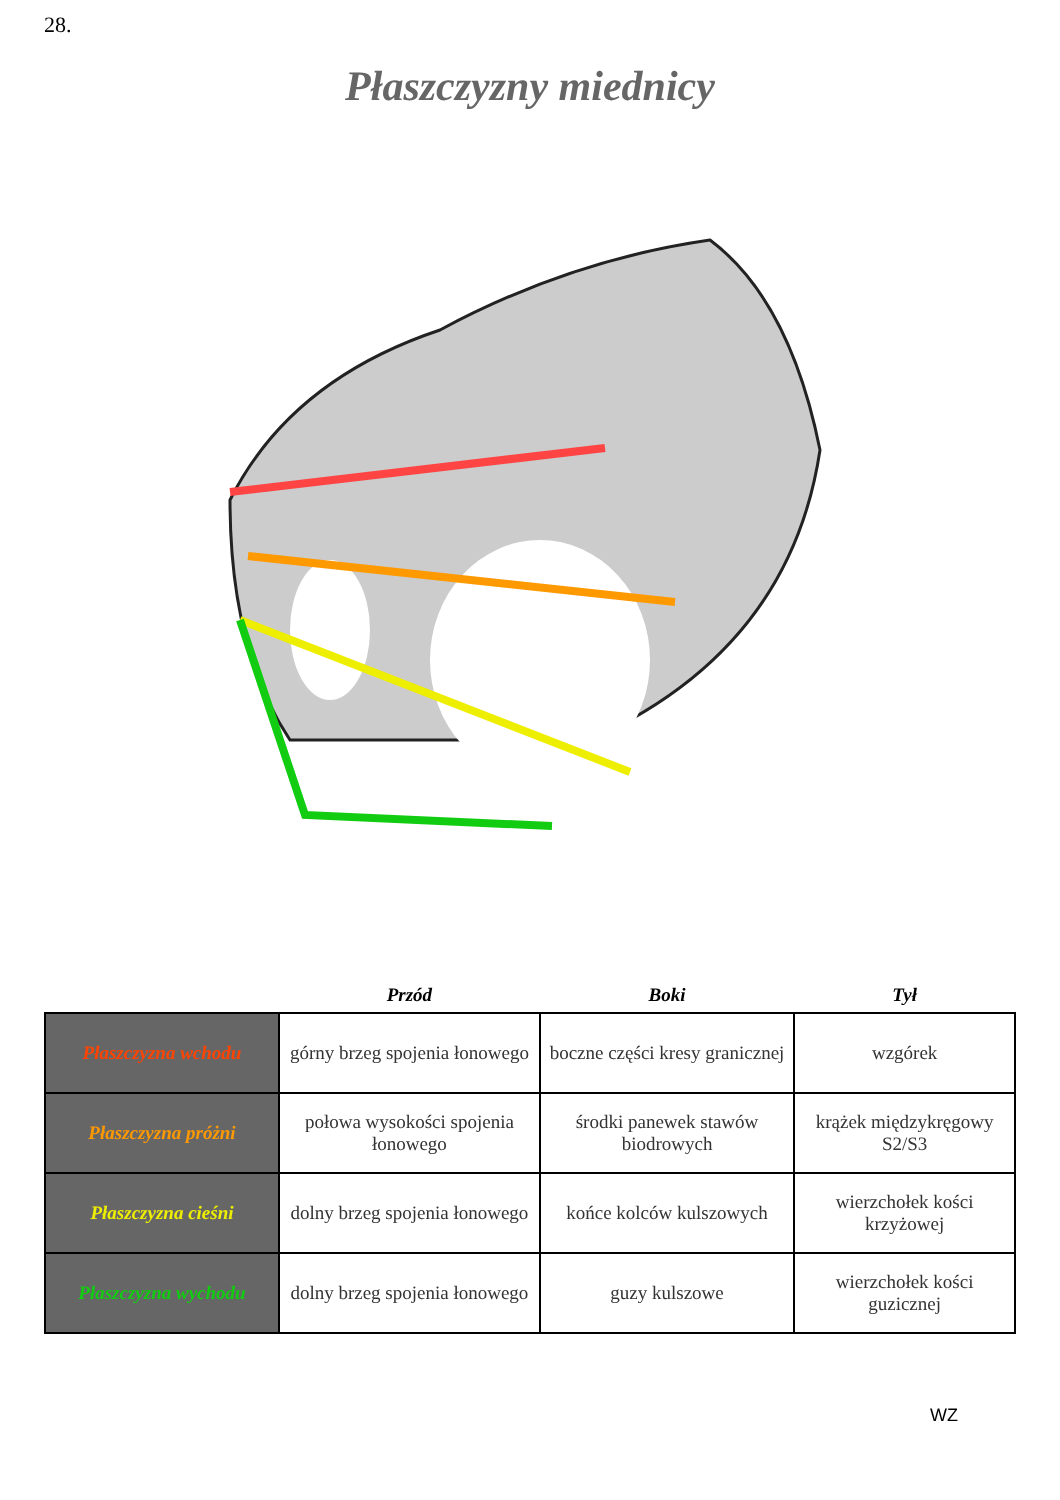28.
Płaszczyzny miednicy
| | Przód | Boki | Tył |
| --- | --- | --- | --- |
| Płaszczyzna wchodu | górny brzeg spojenia łonowego | boczne części kresy granicznej | wzgórek |
| Płaszczyzna próżni | połowa wysokości spojenia łonowego | środki panewek stawów biodrowych | krążek międzykręgowy S2/S3 |
| Płaszczyzna cieśni | dolny brzeg spojenia łonowego | końce kolców kulszowych | wierzchołek kości krzyżowej |
| Płaszczyzna wychodu | dolny brzeg spojenia łonowego | guzy kulszowe | wierzchołek kości guzicznej |
WZ